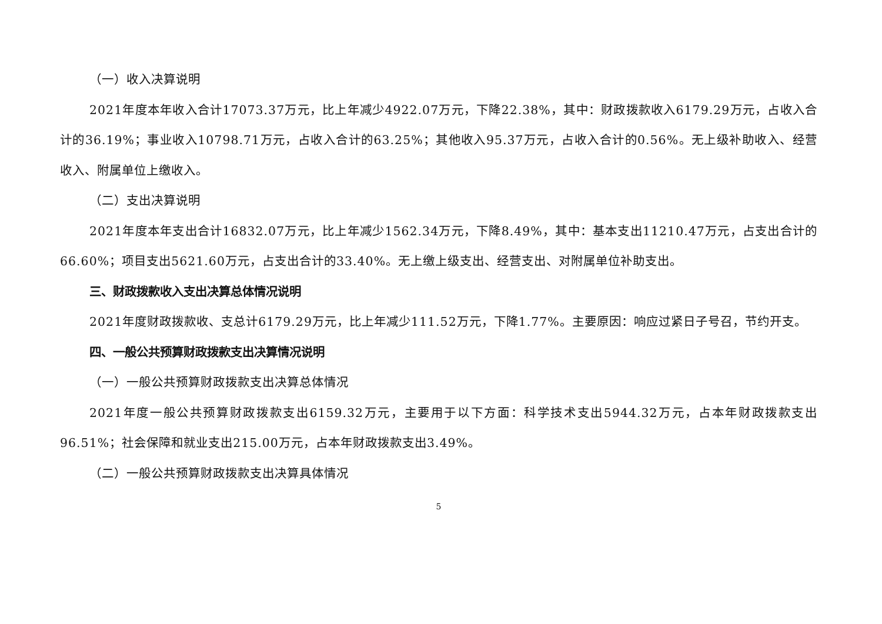（一）收入决算说明
2021年度本年收入合计17073.37万元，比上年减少4922.07万元，下降22.38%，其中：财政拨款收入6179.29万元，占收入合计的36.19%；事业收入10798.71万元，占收入合计的63.25%；其他收入95.37万元，占收入合计的0.56%。无上级补助收入、经营收入、附属单位上缴收入。
（二）支出决算说明
2021年度本年支出合计16832.07万元，比上年减少1562.34万元，下降8.49%，其中：基本支出11210.47万元，占支出合计的66.60%；项目支出5621.60万元，占支出合计的33.40%。无上缴上级支出、经营支出、对附属单位补助支出。
三、财政拨款收入支出决算总体情况说明
2021年度财政拨款收、支总计6179.29万元，比上年减少111.52万元，下降1.77%。主要原因：响应过紧日子号召，节约开支。
四、一般公共预算财政拨款支出决算情况说明
（一）一般公共预算财政拨款支出决算总体情况
2021年度一般公共预算财政拨款支出6159.32万元，主要用于以下方面：科学技术支出5944.32万元，占本年财政拨款支出96.51%；社会保障和就业支出215.00万元，占本年财政拨款支出3.49%。
（二）一般公共预算财政拨款支出决算具体情况
5